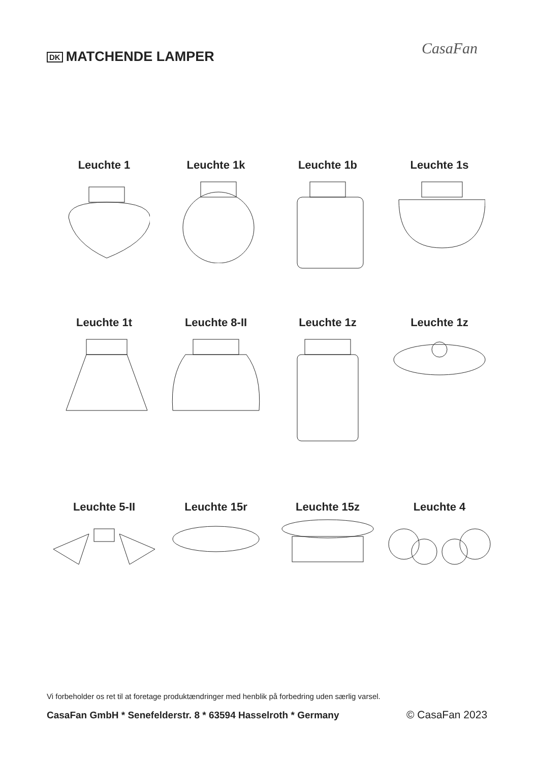DK MATCHENDE LAMPER CasaFan
Leuchte 1
Leuchte 1k
Leuchte 1b
Leuchte 1s
Leuchte 1t
Leuchte 8-II
Leuchte 1z
Leuchte 1z
Leuchte 5-II
Leuchte 15r
Leuchte 15z
Leuchte 4
Vi forbeholder os ret til at foretage produktændringer med henblik på forbedring uden særlig varsel.
CasaFan GmbH * Senefelderstr. 8 * 63594 Hasselroth * Germany
© CasaFan 2023